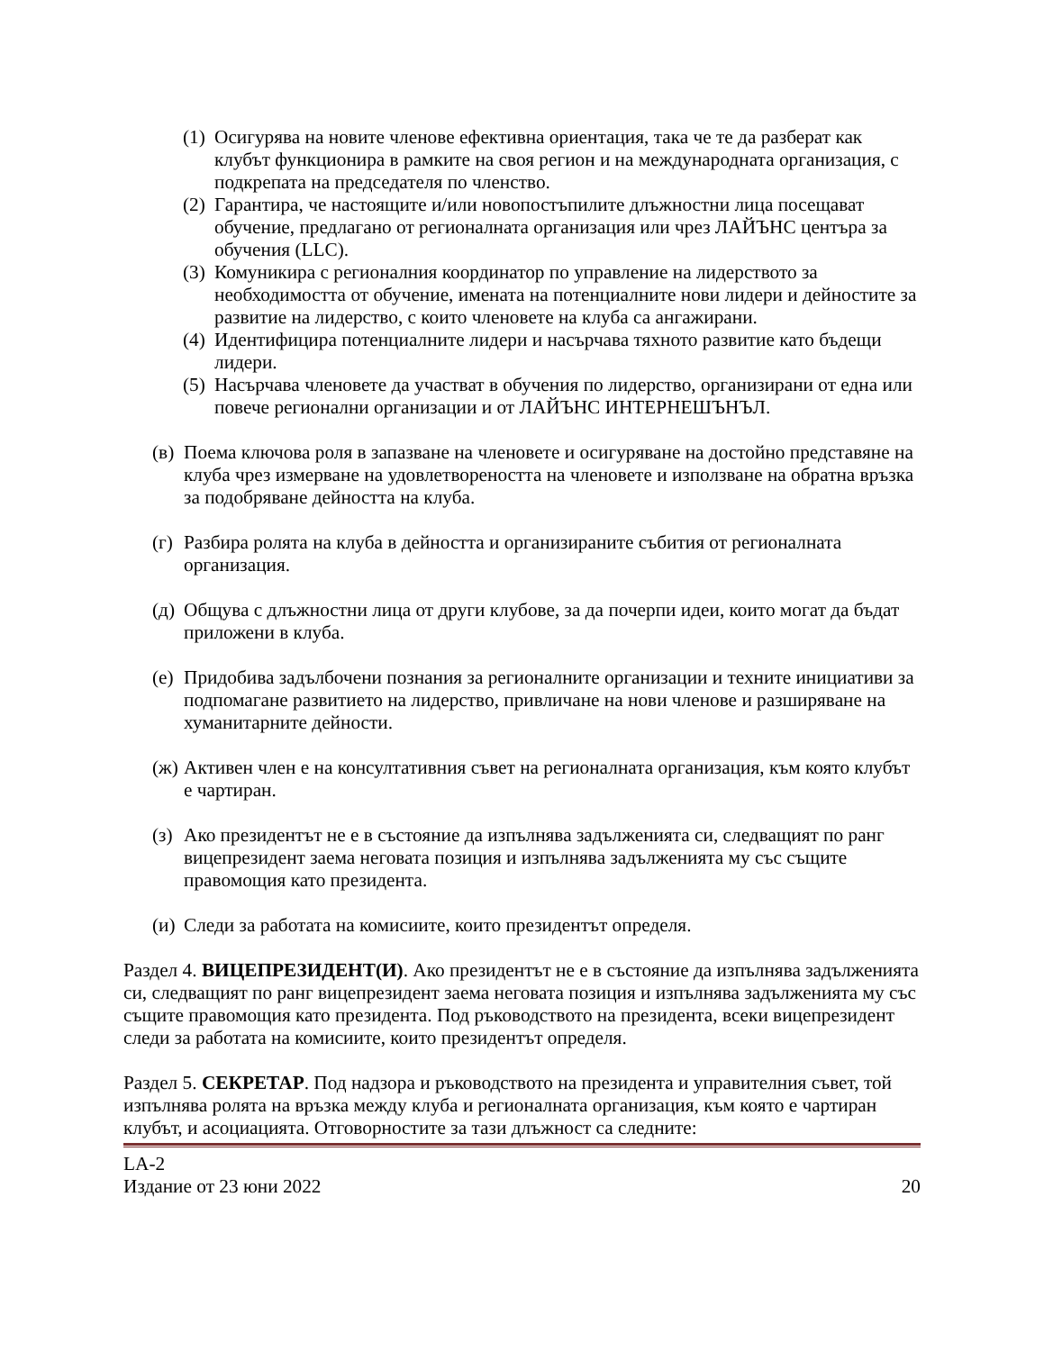(1) Осигурява на новите членове ефективна ориентация, така че те да разберат как клубът функционира в рамките на своя регион и на международната организация, с подкрепата на председателя по членство.
(2) Гарантира, че настоящите и/или новопостъпилите длъжностни лица посещават обучение, предлагано от регионалната организация или чрез ЛАЙЪНС центъра за обучения (LLC).
(3) Комуникира с регионалния координатор по управление на лидерството за необходимостта от обучение, имената на потенциалните нови лидери и дейностите за развитие на лидерство, с които членовете на клуба са ангажирани.
(4) Идентифицира потенциалните лидери и насърчава тяхното развитие като бъдещи лидери.
(5) Насърчава членовете да участват в обучения по лидерство, организирани от една или повече регионални организации и от ЛАЙЪНС ИНТЕРНЕШЪНЪЛ.
(в) Поема ключова роля в запазване на членовете и осигуряване на достойно представяне на клуба чрез измерване на удовлетвореността на членовете и използване на обратна връзка за подобряване дейността на клуба.
(г) Разбира ролята на клуба в дейността и организираните събития от регионалната организация.
(д) Общува с длъжностни лица от други клубове, за да почерпи идеи, които могат да бъдат приложени в клуба.
(е) Придобива задълбочени познания за регионалните организации и техните инициативи за подпомагане развитието на лидерство, привличане на нови членове и разширяване на хуманитарните дейности.
(ж) Активен член е на консултативния съвет на регионалната организация, към която клубът е чартиран.
(з) Ако президентът не е в състояние да изпълнява задълженията си, следващият по ранг вицепрезидент заема неговата позиция и изпълнява задълженията му със същите правомощия като президента.
(и) Следи за работата на комисиите, които президентът определя.
Раздел 4. ВИЦЕПРЕЗИДЕНТ(И). Ако президентът не е в състояние да изпълнява задълженията си, следващият по ранг вицепрезидент заема неговата позиция и изпълнява задълженията му със същите правомощия като президента. Под ръководството на президента, всеки вицепрезидент следи за работата на комисиите, които президентът определя.
Раздел 5. СЕКРЕТАР. Под надзора и ръководството на президента и управителния съвет, той изпълнява ролята на връзка между клуба и регионалната организация, към която е чартиран клубът, и асоциацията. Отговорностите за тази длъжност са следните:
LA-2
Издание от 23 юни 2022
20